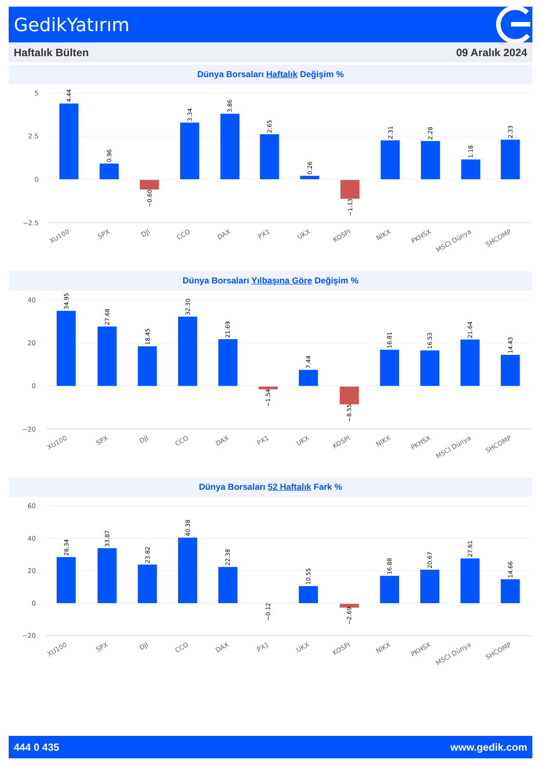GedikYatırım
Haftalık Bülten 09 Aralık 2024
Dünya Borsaları Haftalık Değişim %
5
2.5
0
−2.5
4.44
0.96
−0.60
3.34
3.86
2.65
0.26
−1.13
2.31
2.28
1.18
2.33
XU100
SPX
DJI
CCO
DAX
PX1
UKX
KOSPI
NIKX
PKHSX
MSCI Dünya
SHCOMP
Dünya Borsaları Yılbaşına Göre Değişim %
40
20
0
−20
34.95
27.68
18.45
32.30
21.69
−1.54
7.44
−8.55
16.81
16.53
21.64
14.43
XU100
SPX
DJI
CCO
DAX
PX1
UKX
KOSPI
NIKX
PKHSX
MSCI Dünya
SHCOMP
Dünya Borsaları 52 Haftalık Fark %
60
40
20
0
−20
28.34
33.87
23.82
40.38
22.38
−0.12
10.55
−2.69
16.88
20.67
27.61
14.66
XU100
SPX
DJI
CCO
DAX
PX1
UKX
KOSPI
NIKX
PKHSX
MSCI Dünya
SHCOMP
444 0 435 www.gedik.com